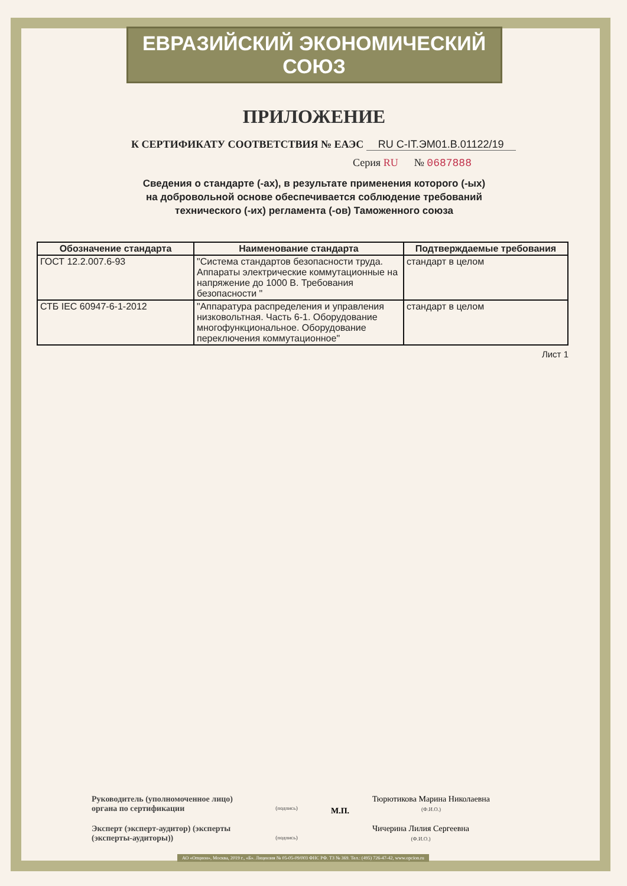ЕВРАЗИЙСКИЙ ЭКОНОМИЧЕСКИЙ СОЮЗ
ПРИЛОЖЕНИЕ
К СЕРТИФИКАТУ СООТВЕТСТВИЯ № ЕАЭС RU C-IT.ЭМ01.В.01122/19
Серия RU № 0687888
Сведения о стандарте (-ах), в результате применения которого (-ых)
на добровольной основе обеспечивается соблюдение требований
технического (-их) регламента (-ов) Таможенного союза
| Обозначение стандарта | Наименование стандарта | Подтверждаемые требования |
| --- | --- | --- |
| ГОСТ 12.2.007.6-93 | "Система стандартов безопасности труда. Аппараты электрические коммутационные на напряжение до 1000 В. Требования безопасности " | стандарт в целом |
| СТБ IEC 60947-6-1-2012 | "Аппаратура распределения и управления низковольтная. Часть 6-1. Оборудование многофункциональное. Оборудование переключения коммутационное" | стандарт в целом |
Лист 1
Руководитель (уполномоченное лицо) органа по сертификации
(подпись)
М.П.
Тюрютикова Марина Николаевна
(Ф.И.О.)
Эксперт (эксперт-аудитор) (эксперты (эксперты-аудиторы))
(подпись)
Чичерина Лилия Сергеевна
(Ф.И.О.)
АО «Опцион», Москва, 2019 г., «Б». Лицензия № 05-05-09/003 ФНС РФ. ТЗ № 369. Тел.: (495) 726-47-42, www.opcion.ru